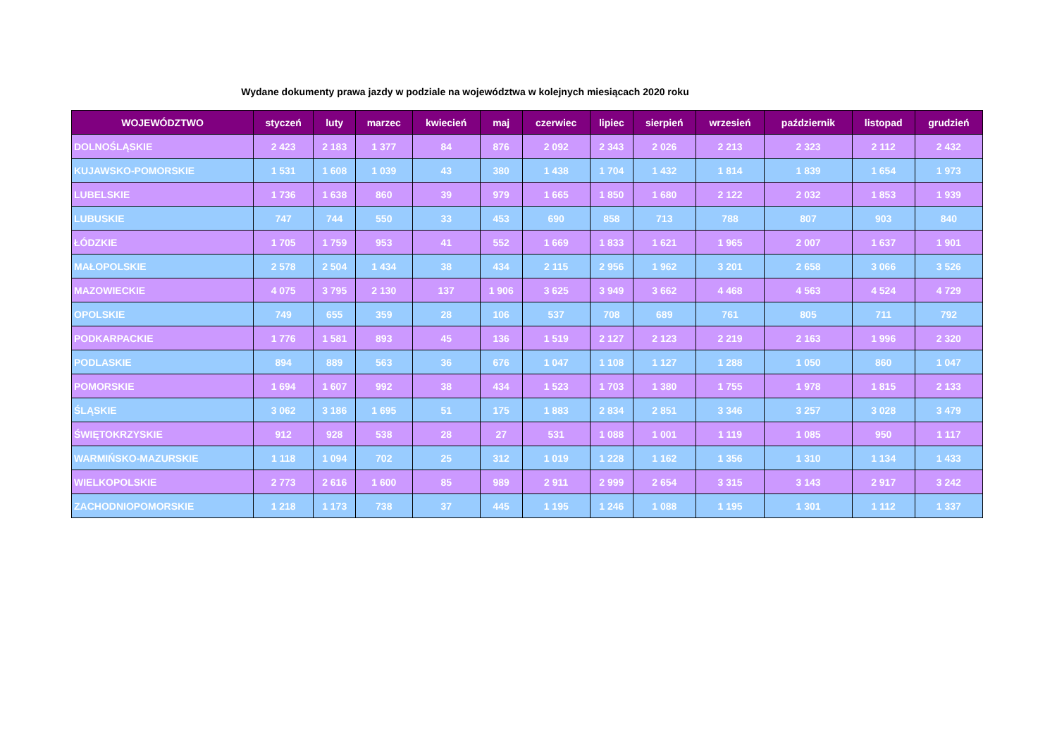Wydane dokumenty prawa jazdy w podziale na województwa w kolejnych miesiącach 2020 roku
| WOJEWÓDZTWO | styczeń | luty | marzec | kwiecień | maj | czerwiec | lipiec | sierpień | wrzesień | październik | listopad | grudzień |
| --- | --- | --- | --- | --- | --- | --- | --- | --- | --- | --- | --- | --- |
| DOLNOŚLĄSKIE | 2 423 | 2 183 | 1 377 | 84 | 876 | 2 092 | 2 343 | 2 026 | 2 213 | 2 323 | 2 112 | 2 432 |
| KUJAWSKO-POMORSKIE | 1 531 | 1 608 | 1 039 | 43 | 380 | 1 438 | 1 704 | 1 432 | 1 814 | 1 839 | 1 654 | 1 973 |
| LUBELSKIE | 1 736 | 1 638 | 860 | 39 | 979 | 1 665 | 1 850 | 1 680 | 2 122 | 2 032 | 1 853 | 1 939 |
| LUBUSKIE | 747 | 744 | 550 | 33 | 453 | 690 | 858 | 713 | 788 | 807 | 903 | 840 |
| ŁÓDZKIE | 1 705 | 1 759 | 953 | 41 | 552 | 1 669 | 1 833 | 1 621 | 1 965 | 2 007 | 1 637 | 1 901 |
| MAŁOPOLSKIE | 2 578 | 2 504 | 1 434 | 38 | 434 | 2 115 | 2 956 | 1 962 | 3 201 | 2 658 | 3 066 | 3 526 |
| MAZOWIECKIE | 4 075 | 3 795 | 2 130 | 137 | 1 906 | 3 625 | 3 949 | 3 662 | 4 468 | 4 563 | 4 524 | 4 729 |
| OPOLSKIE | 749 | 655 | 359 | 28 | 106 | 537 | 708 | 689 | 761 | 805 | 711 | 792 |
| PODKARPACKIE | 1 776 | 1 581 | 893 | 45 | 136 | 1 519 | 2 127 | 2 123 | 2 219 | 2 163 | 1 996 | 2 320 |
| PODLASKIE | 894 | 889 | 563 | 36 | 676 | 1 047 | 1 108 | 1 127 | 1 288 | 1 050 | 860 | 1 047 |
| POMORSKIE | 1 694 | 1 607 | 992 | 38 | 434 | 1 523 | 1 703 | 1 380 | 1 755 | 1 978 | 1 815 | 2 133 |
| ŚLĄSKIE | 3 062 | 3 186 | 1 695 | 51 | 175 | 1 883 | 2 834 | 2 851 | 3 346 | 3 257 | 3 028 | 3 479 |
| ŚWIĘTOKRZYSKIE | 912 | 928 | 538 | 28 | 27 | 531 | 1 088 | 1 001 | 1 119 | 1 085 | 950 | 1 117 |
| WARMIŃSKO-MAZURSKIE | 1 118 | 1 094 | 702 | 25 | 312 | 1 019 | 1 228 | 1 162 | 1 356 | 1 310 | 1 134 | 1 433 |
| WIELKOPOLSKIE | 2 773 | 2 616 | 1 600 | 85 | 989 | 2 911 | 2 999 | 2 654 | 3 315 | 3 143 | 2 917 | 3 242 |
| ZACHODNIOPOMORSKIE | 1 218 | 1 173 | 738 | 37 | 445 | 1 195 | 1 246 | 1 088 | 1 195 | 1 301 | 1 112 | 1 337 |